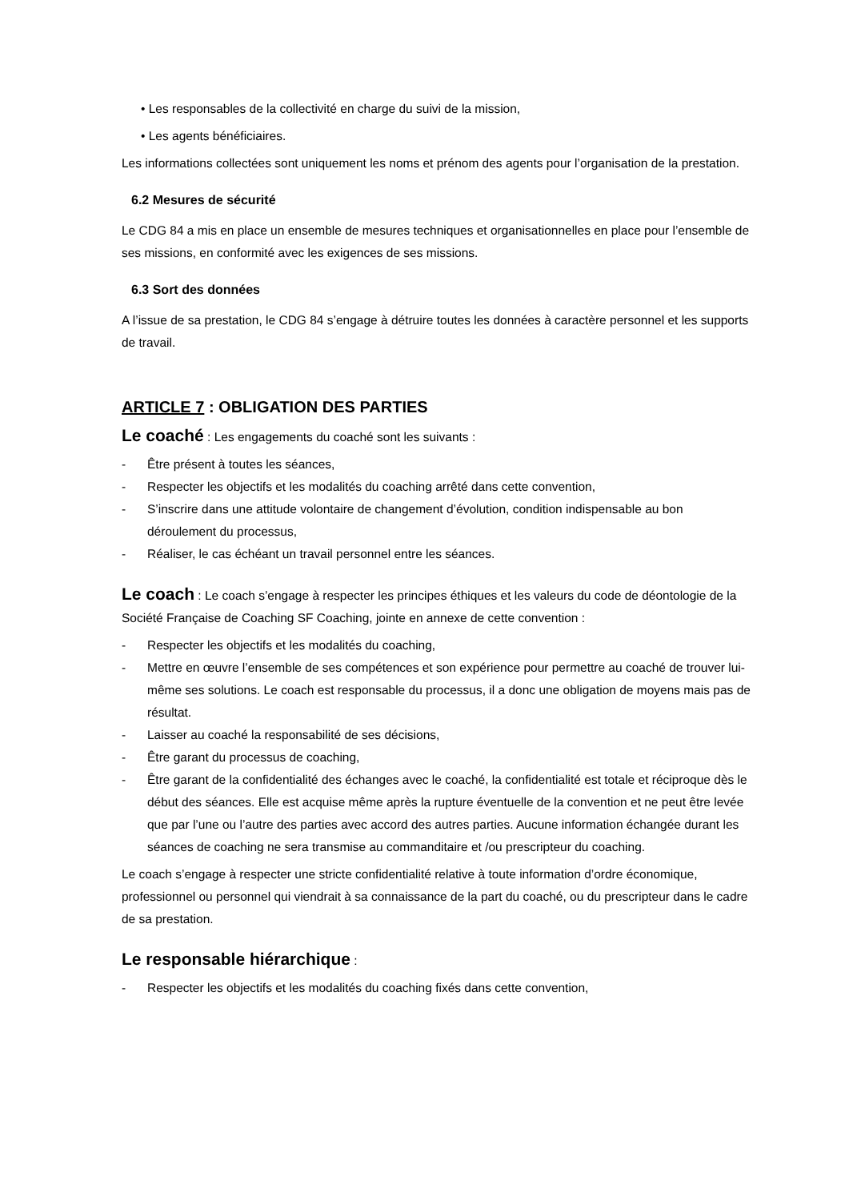• Les responsables de la collectivité en charge du suivi de la mission,
• Les agents bénéficiaires.
Les informations collectées sont uniquement les noms et prénom des agents pour l’organisation de la prestation.
6.2 Mesures de sécurité
Le CDG 84 a mis en place un ensemble de mesures techniques et organisationnelles en place pour l’ensemble de ses missions, en conformité avec les exigences de ses missions.
6.3 Sort des données
A l’issue de sa prestation, le CDG 84 s’engage à détruire toutes les données à caractère personnel et les supports de travail.
ARTICLE 7 : OBLIGATION DES PARTIES
Le coaché : Les engagements du coaché sont les suivants :
- Être présent à toutes les séances,
- Respecter les objectifs et les modalités du coaching arrêté dans cette convention,
- S’inscrire dans une attitude volontaire de changement d’évolution, condition indispensable au bon déroulement du processus,
- Réaliser, le cas échéant un travail personnel entre les séances.
Le coach : Le coach s’engage à respecter les principes éthiques et les valeurs du code de déontologie de la Société Française de Coaching SF Coaching, jointe en annexe de cette convention :
- Respecter les objectifs et les modalités du coaching,
- Mettre en œuvre l’ensemble de ses compétences et son expérience pour permettre au coaché de trouver lui-même ses solutions. Le coach est responsable du processus, il a donc une obligation de moyens mais pas de résultat.
- Laisser au coaché la responsabilité de ses décisions,
- Être garant du processus de coaching,
- Être garant de la confidentialité des échanges avec le coaché, la confidentialité est totale et réciproque dès le début des séances. Elle est acquise même après la rupture éventuelle de la convention et ne peut être levée que par l’une ou l’autre des parties avec accord des autres parties. Aucune information échangée durant les séances de coaching ne sera transmise au commanditaire et /ou prescripteur du coaching.
Le coach s’engage à respecter une stricte confidentialité relative à toute information d’ordre économique, professionnel ou personnel qui viendrait à sa connaissance de la part du coaché, ou du prescripteur dans le cadre de sa prestation.
Le responsable hiérarchique :
- Respecter les objectifs et les modalités du coaching fixés dans cette convention,